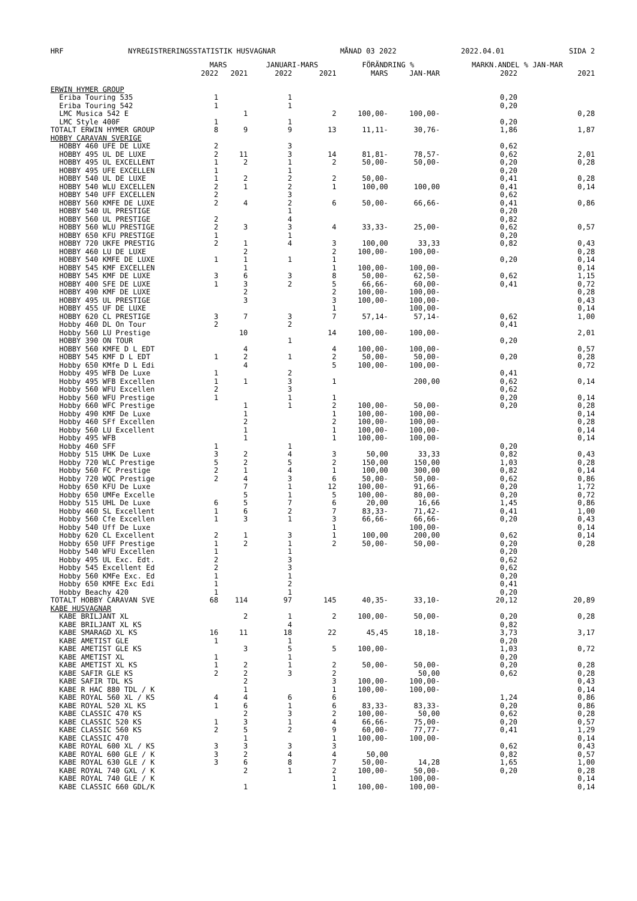HRF NYREGISTRERINGSSTATISTIK HUSVAGNAR MÅNAD 03 2022 2022.04.01 SIDA 2
| | MARS | | JANUARI-MARS | | FÖRÄNDRING % | | MARKN.ANDEL % JAN-MAR | |
| --- | --- | --- | --- | --- | --- | --- | --- | --- |
| | 2022 | 2021 | 2022 | 2021 | MARS | JAN-MAR | 2022 | 2021 |
| ERWIN HYMER GROUP | | | | | | | | |
| Eriba Touring 535 | 1 | | 1 | | | | 0,20 | |
| Eriba Touring 542 | 1 | | 1 | | | | 0,20 | |
| LMC Musica 542 E | | 1 | | 2 | 100,00- | 100,00- | | 0,28 |
| LMC Style 400F | 1 | | 1 | | | | 0,20 | |
| TOTALT ERWIN HYMER GROUP | 8 | 9 | 9 | 13 | 11,11- | 30,76- | 1,86 | 1,87 |
| HOBBY CARAVAN SVERIGE | | | | | | | | |
| HOBBY 460 UFE DE LUXE | 2 | | 3 | | | | 0,62 | |
| HOBBY 495 UL DE LUXE | 2 | 11 | 3 | 14 | 81,81- | 78,57- | 0,62 | 2,01 |
| HOBBY 495 UL EXCELLENT | 1 | 2 | 1 | 2 | 50,00- | 50,00- | 0,20 | 0,28 |
| HOBBY 495 UFE EXCELLEN | 1 | | 1 | | | | 0,20 | |
| HOBBY 540 UL DE LUXE | 1 | 2 | 2 | 2 | 50,00- | | 0,41 | 0,28 |
| HOBBY 540 WLU EXCELLEN | 2 | 1 | 2 | 1 | 100,00 | 100,00 | 0,41 | 0,14 |
| HOBBY 540 UFF EXCELLEN | 2 | | 3 | | | | 0,62 | |
| HOBBY 560 KMFE DE LUXE | 2 | 4 | 2 | 6 | 50,00- | 66,66- | 0,41 | 0,86 |
| HOBBY 540 UL PRESTIGE | | | 1 | | | | 0,20 | |
| HOBBY 560 UL PRESTIGE | 2 | | 4 | | | | 0,82 | |
| HOBBY 560 WLU PRESTIGE | 2 | 3 | 3 | 4 | 33,33- | 25,00- | 0,62 | 0,57 |
| HOBBY 650 KFU PRESTIGE | 1 | | 1 | | | | 0,20 | |
| HOBBY 720 UKFE PRESTIG | 2 | 1 | 4 | 3 | 100,00 | 33,33 | 0,82 | 0,43 |
| HOBBY 460 LU DE LUXE | | 2 | | 2 | 100,00- | 100,00- | | 0,28 |
| HOBBY 540 KMFE DE LUXE | 1 | 1 | 1 | 1 | | | 0,20 | 0,14 |
| HOBBY 545 KMF EXCELLEN | | 1 | | 1 | 100,00- | 100,00- | | 0,14 |
| HOBBY 545 KMF DE LUXE | 3 | 6 | 3 | 8 | 50,00- | 62,50- | 0,62 | 1,15 |
| HOBBY 400 SFE DE LUXE | 1 | 3 | 2 | 5 | 66,66- | 60,00- | 0,41 | 0,72 |
| HOBBY 490 KMF DE LUXE | | 2 | | 2 | 100,00- | 100,00- | | 0,28 |
| HOBBY 495 UL PRESTIGE | | 3 | | 3 | 100,00- | 100,00- | | 0,43 |
| HOBBY 455 UF DE LUXE | | | | 1 | | 100,00- | | 0,14 |
| HOBBY 620 CL PRESTIGE | 3 | 7 | 3 | 7 | 57,14- | 57,14- | 0,62 | 1,00 |
| Hobby 460 DL On Tour | 2 | | 2 | | | | 0,41 | |
| Hobby 560 LU Prestige | | 10 | | 14 | 100,00- | 100,00- | | 2,01 |
| HOBBY 390 ON TOUR | | | 1 | | | | 0,20 | |
| HOBBY 560 KMFE D L EDT | | 4 | | 4 | 100,00- | 100,00- | | 0,57 |
| HOBBY 545 KMF D L EDT | 1 | 2 | 1 | 2 | 50,00- | 50,00- | 0,20 | 0,28 |
| Hobby 650 KMfe D L Edi | | 4 | | 5 | 100,00- | 100,00- | | 0,72 |
| Hobby 495 WFB De Luxe | 1 | | 2 | | | | 0,41 | |
| Hobby 495 WFB Excellen | 1 | 1 | 3 | 1 | | 200,00 | 0,62 | 0,14 |
| Hobby 560 WFU Excellen | 2 | | 3 | | | | 0,62 | |
| Hobby 560 WFU Prestige | 1 | | 1 | 1 | | | 0,20 | 0,14 |
| Hobby 660 WFC Prestige | | 1 | 1 | 2 | 100,00- | 50,00- | 0,20 | 0,28 |
| Hobby 490 KMF De Luxe | | 1 | | 1 | 100,00- | 100,00- | | 0,14 |
| Hobby 460 SFf Excellen | | 2 | | 2 | 100,00- | 100,00- | | 0,28 |
| Hobby 560 LU Excellent | | 1 | | 1 | 100,00- | 100,00- | | 0,14 |
| Hobby 495 WFB | | 1 | | 1 | 100,00- | 100,00- | | 0,14 |
| Hobby 460 SFF | 1 | | 1 | | | | 0,20 | |
| Hobby 515 UHK De Luxe | 3 | 2 | 4 | 3 | 50,00 | 33,33 | 0,82 | 0,43 |
| Hobby 720 WLC Prestige | 5 | 2 | 5 | 2 | 150,00 | 150,00 | 1,03 | 0,28 |
| Hobby 560 FC Prestige | 2 | 1 | 4 | 1 | 100,00 | 300,00 | 0,82 | 0,14 |
| Hobby 720 WQC Prestige | 2 | 4 | 3 | 6 | 50,00- | 50,00- | 0,62 | 0,86 |
| Hobby 650 KFU De Luxe | | 7 | 1 | 12 | 100,00- | 91,66- | 0,20 | 1,72 |
| Hobby 650 UMFe Excelle | | 5 | 1 | 5 | 100,00- | 80,00- | 0,20 | 0,72 |
| Hobby 515 UHL De Luxe | 6 | 5 | 7 | 6 | 20,00 | 16,66 | 1,45 | 0,86 |
| Hobby 460 SL Excellent | 1 | 6 | 2 | 7 | 83,33- | 71,42- | 0,41 | 1,00 |
| Hobby 560 Cfe Excellen | 1 | 3 | 1 | 3 | 66,66- | 66,66- | 0,20 | 0,43 |
| Hobby 540 Uff De Luxe | | | | 1 | | 100,00- | | 0,14 |
| Hobby 620 CL Excellent | 2 | 1 | 3 | 1 | 100,00 | 200,00 | 0,62 | 0,14 |
| Hobby 650 UFF Prestige | 1 | 2 | 1 | 2 | 50,00- | 50,00- | 0,20 | 0,28 |
| Hobby 540 WFU Excellen | 1 | | 1 | | | | 0,20 | |
| Hobby 495 UL Exc. Edt. | 2 | | 3 | | | | 0,62 | |
| Hobby 545 Excellent Ed | 2 | | 3 | | | | 0,62 | |
| Hobby 560 KMFe Exc. Ed | 1 | | 1 | | | | 0,20 | |
| Hobby 650 KMFE Exc Edi | 1 | | 2 | | | | 0,41 | |
| Hobby Beachy 420 | 1 | | 1 | | | | 0,20 | |
| TOTALT HOBBY CARAVAN SVE | 68 | 114 | 97 | 145 | 40,35- | 33,10- | 20,12 | 20,89 |
| KABE HUSVAGNAR | | | | | | | | |
| KABE BRILJANT XL | | 2 | 1 | 2 | 100,00- | 50,00- | 0,20 | 0,28 |
| KABE BRILJANT XL KS | | | 4 | | | | 0,82 | |
| KABE SMARAGD XL KS | 16 | 11 | 18 | 22 | 45,45 | 18,18- | 3,73 | 3,17 |
| KABE AMETIST GLE | 1 | | 1 | | | | 0,20 | |
| KABE AMETIST GLE KS | | 3 | 5 | 5 | 100,00- | | 1,03 | 0,72 |
| KABE AMETIST XL | 1 | | 1 | | | | 0,20 | |
| KABE AMETIST XL KS | 1 | 2 | 1 | 2 | 50,00- | 50,00- | 0,20 | 0,28 |
| KABE SAFIR GLE KS | 2 | 2 | 3 | 2 | | 50,00 | 0,62 | 0,28 |
| KABE SAFIR TDL KS | | 2 | | 3 | 100,00- | 100,00- | | 0,43 |
| KABE R HAC 880 TDL / K | | 1 | | 1 | 100,00- | 100,00- | | 0,14 |
| KABE ROYAL 560 XL / KS | 4 | 4 | 6 | 6 | | | 1,24 | 0,86 |
| KABE ROYAL 520 XL KS | 1 | 6 | 1 | 6 | 83,33- | 83,33- | 0,20 | 0,86 |
| KABE CLASSIC 470 KS | | 2 | 3 | 2 | 100,00- | 50,00 | 0,62 | 0,28 |
| KABE CLASSIC 520 KS | 1 | 3 | 1 | 4 | 66,66- | 75,00- | 0,20 | 0,57 |
| KABE CLASSIC 560 KS | 2 | 5 | 2 | 9 | 60,00- | 77,77- | 0,41 | 1,29 |
| KABE CLASSIC 470 | | 1 | | 1 | 100,00- | 100,00- | | 0,14 |
| KABE ROYAL 600 XL / KS | 3 | 3 | 3 | 3 | | | 0,62 | 0,43 |
| KABE ROYAL 600 GLE / K | 3 | 2 | 4 | 4 | 50,00 | | 0,82 | 0,57 |
| KABE ROYAL 630 GLE / K | 3 | 6 | 8 | 7 | 50,00- | 14,28 | 1,65 | 1,00 |
| KABE ROYAL 740 GXL / K | | 2 | 1 | 2 | 100,00- | 50,00- | 0,20 | 0,28 |
| KABE ROYAL 740 GLE / K | | | | 1 | | 100,00- | | 0,14 |
| KABE CLASSIC 660 GDL/K | | 1 | | 1 | 100,00- | 100,00- | | 0,14 |